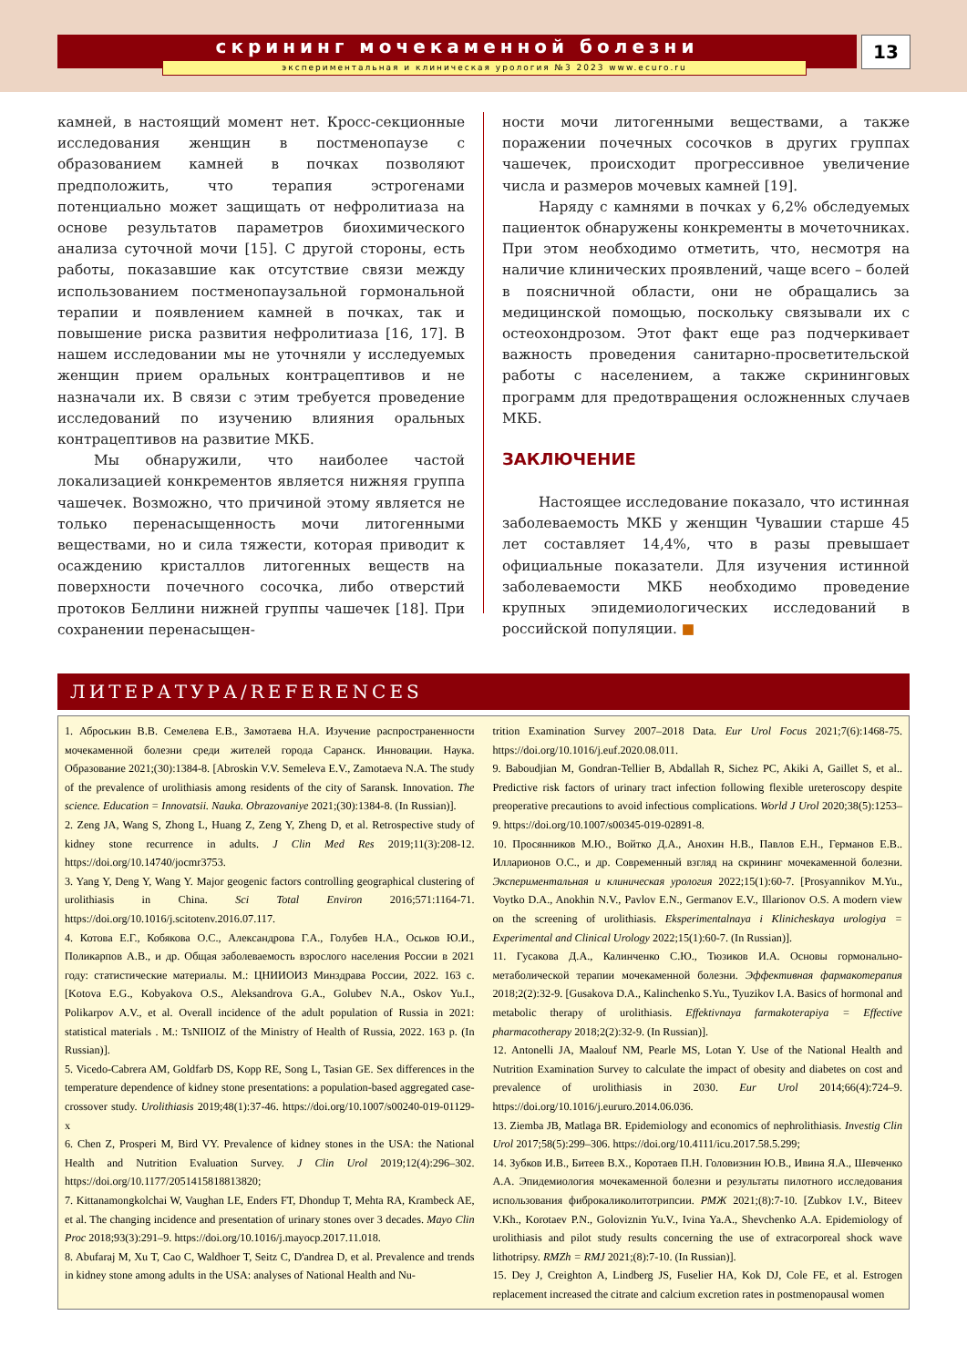скрининг мочекаменной болезни
экспериментальная и клиническая урология №3 2023 www.ecuro.ru
13
камней, в настоящий момент нет. Кросс-секционные исследования женщин в постменопаузе с образованием камней в почках позволяют предположить, что терапия эстрогенами потенциально может защищать от нефролитиаза на основе результатов параметров биохимического анализа суточной мочи [15]. С другой стороны, есть работы, показавшие как отсутствие связи между использованием постменопаузальной гормональной терапии и появлением камней в почках, так и повышение риска развития нефролитиаза [16, 17]. В нашем исследовании мы не уточняли у исследуемых женщин прием оральных контрацептивов и не назначали их. В связи с этим требуется проведение исследований по изучению влияния оральных контрацептивов на развитие МКБ.
Мы обнаружили, что наиболее частой локализацией конкрементов является нижняя группа чашечек. Возможно, что причиной этому является не только перенасыщенность мочи литогенными веществами, но и сила тяжести, которая приводит к осаждению кристаллов литогенных веществ на поверхности почечного сосочка, либо отверстий протоков Беллини нижней группы чашечек [18]. При сохранении перенасыщен-
ности мочи литогенными веществами, а также поражении почечных сосочков в других группах чашечек, происходит прогрессивное увеличение числа и размеров мочевых камней [19].
Наряду с камнями в почках у 6,2% обследуемых пациенток обнаружены конкременты в мочеточниках. При этом необходимо отметить, что, несмотря на наличие клинических проявлений, чаще всего – болей в поясничной области, они не обращались за медицинской помощью, поскольку связывали их с остеохондрозом. Этот факт еще раз подчеркивает важность проведения санитарно-просветительской работы с населением, а также скрининговых программ для предотвращения осложненных случаев МКБ.
ЗАКЛЮЧЕНИЕ
Настоящее исследование показало, что истинная заболеваемость МКБ у женщин Чувашии старше 45 лет составляет 14,4%, что в разы превышает официальные показатели. Для изучения истинной заболеваемости МКБ необходимо проведение крупных эпидемиологических исследований в российской популяции. ■
ЛИТЕРАТУРА/REFERENCES
1. Аброськин В.В. Семелева Е.В., Замотаева Н.А. Изучение распространенности мочекаменной болезни среди жителей города Саранск. Инновации. Наука. Образование 2021;(30):1384-8. [Abroskin V.V. Semeleva E.V., Zamotaeva N.A. The study of the prevalence of urolithiasis among residents of the city of Saransk. Innovation. The science. Education = Innovatsii. Nauka. Obrazovaniye 2021;(30):1384-8. (In Russian)].
2. Zeng JA, Wang S, Zhong L, Huang Z, Zeng Y, Zheng D, et al. Retrospective study of kidney stone recurrence in adults. J Clin Med Res 2019;11(3):208-12. https://doi.org/10.14740/jocmr3753.
3. Yang Y, Deng Y, Wang Y. Major geogenic factors controlling geographical clustering of urolithiasis in China. Sci Total Environ 2016;571:1164-71. https://doi.org/10.1016/j.scitotenv.2016.07.117.
4. Котова Е.Г., Кобякова О.С., Александрова Г.А., Голубев Н.А., Оськов Ю.И., Поликарпов А.В., и др. Общая заболеваемость взрослого населения России в 2021 году: статистические материалы. М.: ЦНИИОИЗ Минздрава России, 2022. 163 с. [Kotova E.G., Kobyakova O.S., Aleksandrova G.A., Golubev N.A., Oskov Yu.I., Polikarpov A.V., et al. Overall incidence of the adult population of Russia in 2021: statistical materials . M.: TsNIIOIZ of the Ministry of Health of Russia, 2022. 163 p. (In Russian)].
5. Vicedo-Cabrera AM, Goldfarb DS, Kopp RE, Song L, Tasian GE. Sex differences in the temperature dependence of kidney stone presentations: a population-based aggregated case-crossover study. Urolithiasis 2019;48(1):37-46. https://doi.org/10.1007/s00240-019-01129-x
6. Chen Z, Prosperi M, Bird VY. Prevalence of kidney stones in the USA: the National Health and Nutrition Evaluation Survey. J Clin Urol 2019;12(4):296–302. https://doi.org/10.1177/2051415818813820;
7. Kittanamongkolchai W, Vaughan LE, Enders FT, Dhondup T, Mehta RA, Krambeck AE, et al. The changing incidence and presentation of urinary stones over 3 decades. Mayo Clin Proc 2018;93(3):291–9. https://doi.org/10.1016/j.mayocp.2017.11.018.
8. Abufaraj M, Xu T, Cao C, Waldhoer T, Seitz C, D'andrea D, et al. Prevalence and trends in kidney stone among adults in the USA: analyses of National Health and Nu-
trition Examination Survey 2007–2018 Data. Eur Urol Focus 2021;7(6):1468-75. https://doi.org/10.1016/j.euf.2020.08.011.
9. Baboudjian M, Gondran-Tellier B, Abdallah R, Sichez PC, Akiki A, Gaillet S, et al.. Predictive risk factors of urinary tract infection following flexible ureteroscopy despite preoperative precautions to avoid infectious complications. World J Urol 2020;38(5):1253–9. https://doi.org/10.1007/s00345-019-02891-8.
10. Просянников М.Ю., Войтко Д.А., Анохин Н.В., Павлов Е.Н., Германов Е.В.. Илларионов О.С., и др. Современный взгляд на скрининг мочекаменной болезни. Экспериментальная и клиническая урология 2022;15(1):60-7. [Prosyannikov M.Yu., Voytko D.A., Anokhin N.V., Pavlov E.N., Germanov E.V., Illarionov O.S. A modern view on the screening of urolithiasis. Eksperimentalnaya i Klinicheskaya urologiya = Experimental and Clinical Urology 2022;15(1):60-7. (In Russian)].
11. Гусакова Д.А., Калинченко С.Ю., Тюзиков И.А. Основы гормонально-метаболической терапии мочекаменной болезни. Эффективная фармакотерапия 2018;2(2):32-9. [Gusakova D.A., Kalinchenko S.Yu., Tyuzikov I.A. Basics of hormonal and metabolic therapy of urolithiasis. Effektivnaya farmakoterapiya = Effective pharmacotherapy 2018;2(2):32-9. (In Russian)].
12. Antonelli JA, Maalouf NM, Pearle MS, Lotan Y. Use of the National Health and Nutrition Examination Survey to calculate the impact of obesity and diabetes on cost and prevalence of urolithiasis in 2030. Eur Urol 2014;66(4):724–9. https://doi.org/10.1016/j.eururo.2014.06.036.
13. Ziemba JB, Matlaga BR. Epidemiology and economics of nephrolithiasis. Investig Clin Urol 2017;58(5):299–306. https://doi.org/10.4111/icu.2017.58.5.299;
14. Зубков И.В., Битеев В.Х., Коротаев П.Н. Головизнин Ю.В., Ивина Я.А., Шевченко А.А. Эпидемиология мочекаменной болезни и результаты пилотного исследования использования фиброкаликолитотрипсии. РМЖ 2021;(8):7-10. [Zubkov I.V., Biteev V.Kh., Korotaev P.N., Goloviznin Yu.V., Ivina Ya.A., Shevchenko A.A. Epidemiology of urolithiasis and pilot study results concerning the use of extracorporeal shock wave lithotripsy. RMZh = RMJ 2021;(8):7-10. (In Russian)].
15. Dey J, Creighton A, Lindberg JS, Fuselier HA, Kok DJ, Cole FE, et al. Estrogen replacement increased the citrate and calcium excretion rates in postmenopausal women